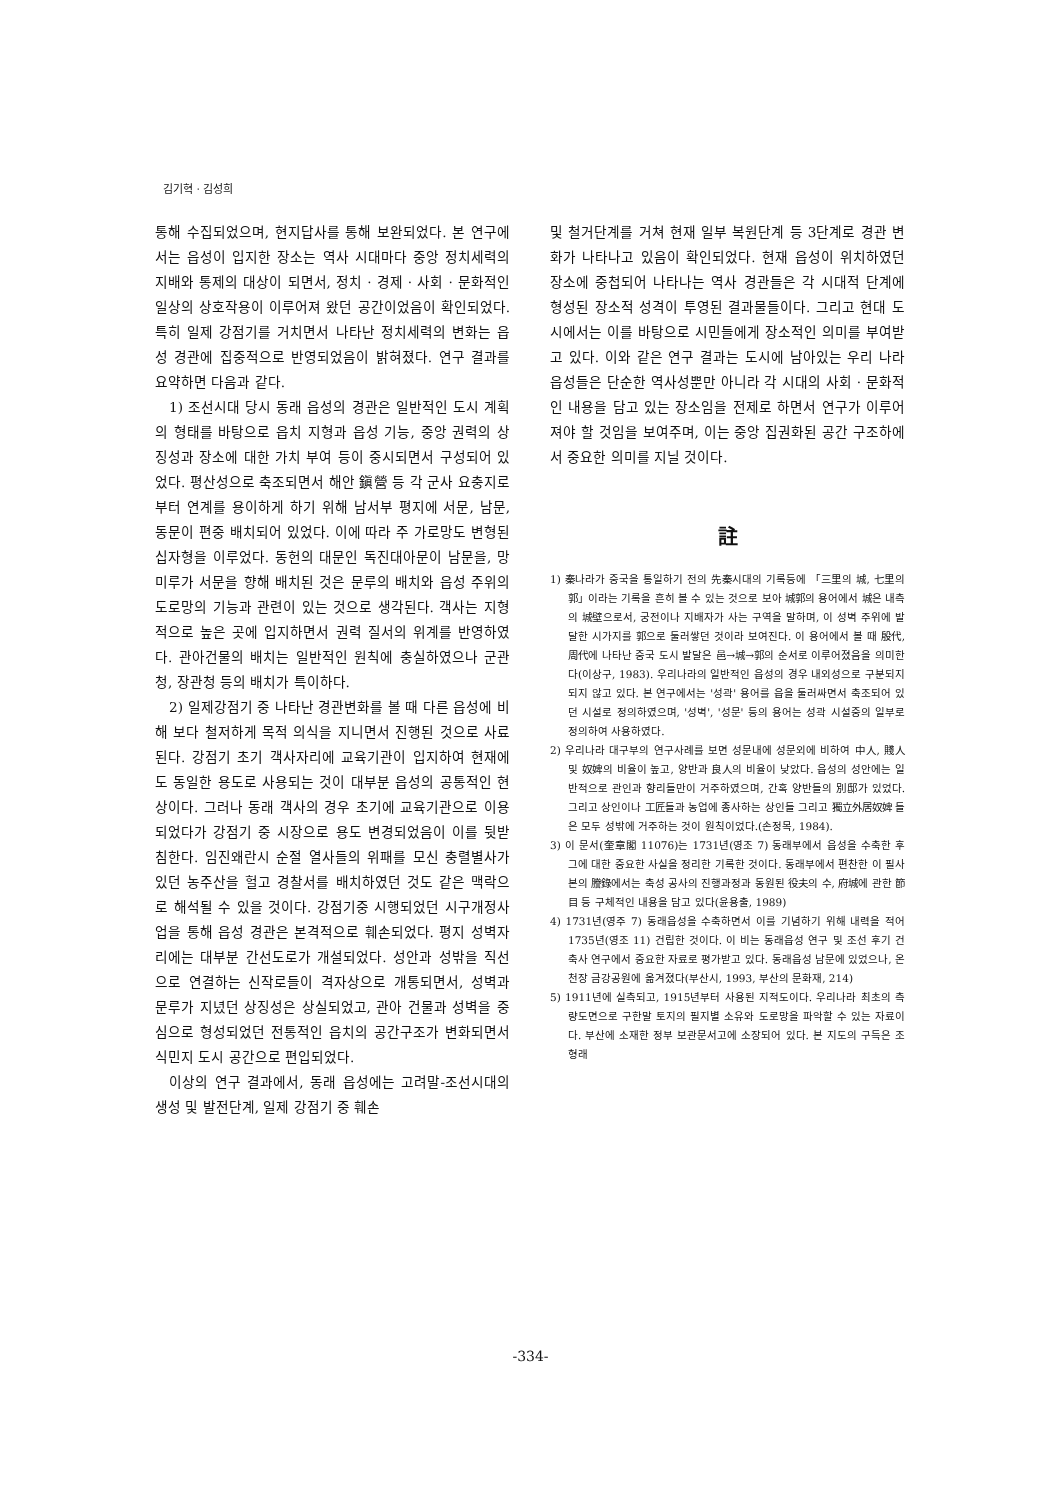김기혁 · 김성희
통해 수집되었으며, 현지답사를 통해 보완되었다. 본 연구에서는 읍성이 입지한 장소는 역사 시대마다 중앙 정치세력의 지배와 통제의 대상이 되면서, 정치 · 경제 · 사회 · 문화적인 일상의 상호작용이 이루어져 왔던 공간이었음이 확인되었다. 특히 일제 강점기를 거치면서 나타난 정치세력의 변화는 읍성 경관에 집중적으로 반영되었음이 밝혀졌다. 연구 결과를 요약하면 다음과 같다.
1) 조선시대 당시 동래 읍성의 경관은 일반적인 도시 계획의 형태를 바탕으로 읍치 지형과 읍성 기능, 중앙 권력의 상징성과 장소에 대한 가치 부여 등이 중시되면서 구성되어 있었다. 평산성으로 축조되면서 해안 鎭營 등 각 군사 요충지로부터 연계를 용이하게 하기 위해 남서부 평지에 서문, 남문, 동문이 편중 배치되어 있었다. 이에 따라 주 가로망도 변형된 십자형을 이루었다. 동헌의 대문인 독진대아문이 남문을, 망미루가 서문을 향해 배치된 것은 문루의 배치와 읍성 주위의 도로망의 기능과 관련이 있는 것으로 생각된다. 객사는 지형적으로 높은 곳에 입지하면서 권력 질서의 위계를 반영하였다. 관아건물의 배치는 일반적인 원칙에 충실하였으나 군관청, 장관청 등의 배치가 특이하다.
2) 일제강점기 중 나타난 경관변화를 볼 때 다른 읍성에 비해 보다 철저하게 목적 의식을 지니면서 진행된 것으로 사료된다. 강점기 초기 객사자리에 교육기관이 입지하여 현재에도 동일한 용도로 사용되는 것이 대부분 읍성의 공통적인 현상이다. 그러나 동래 객사의 경우 초기에 교육기관으로 이용되었다가 강점기 중 시장으로 용도 변경되었음이 이를 뒷받침한다. 임진왜란시 순절 열사들의 위패를 모신 충렬별사가 있던 농주산을 헐고 경찰서를 배치하였던 것도 같은 맥락으로 해석될 수 있을 것이다. 강점기중 시행되었던 시구개정사업을 통해 읍성 경관은 본격적으로 훼손되었다. 평지 성벽자리에는 대부분 간선도로가 개설되었다. 성안과 성밖을 직선으로 연결하는 신작로들이 격자상으로 개통되면서, 성벽과 문루가 지녔던 상징성은 상실되었고, 관아 건물과 성벽을 중심으로 형성되었던 전통적인 읍치의 공간구조가 변화되면서 식민지 도시 공간으로 편입되었다.
이상의 연구 결과에서, 동래 읍성에는 고려말-조선시대의 생성 및 발전단계, 일제 강점기 중 훼손
및 철거단계를 거쳐 현재 일부 복원단계 등 3단계로 경관 변화가 나타나고 있음이 확인되었다. 현재 읍성이 위치하였던 장소에 중첩되어 나타나는 역사 경관들은 각 시대적 단계에 형성된 장소적 성격이 투영된 결과물들이다. 그리고 현대 도시에서는 이를 바탕으로 시민들에게 장소적인 의미를 부여받고 있다. 이와 같은 연구 결과는 도시에 남아있는 우리 나라 읍성들은 단순한 역사성뿐만 아니라 각 시대의 사회 · 문화적인 내용을 담고 있는 장소임을 전제로 하면서 연구가 이루어져야 할 것임을 보여주며, 이는 중앙 집권화된 공간 구조하에서 중요한 의미를 지닐 것이다.
註
1) 秦나라가 중국을 통일하기 전의 先秦시대의 기록등에 「三里의 城, 七里의 郭」이라는 기록을 흔히 볼 수 있는 것으로 보아 城郭의 용어에서 城은 내측의 城壁으로서, 궁전이나 지배자가 사는 구역을 말하며, 이 성벽 주위에 발달한 시가지를 郭으로 둘러쌓던 것이라 보여진다. 이 용어에서 볼 때 殷代, 周代에 나타난 중국 도시 발달은 邑→城→郭의 순서로 이루어졌음을 의미한다(이상구, 1983). 우리나라의 일반적인 읍성의 경우 내외성으로 구분되지 되지 않고 있다. 본 연구에서는 '성곽' 용어를 읍을 둘러싸면서 축조되어 있던 시설로 정의하였으며, '성벽', '성문' 등의 용어는 성곽 시설중의 일부로 정의하여 사용하였다.
2) 우리나라 대구부의 연구사례를 보면 성문내에 성문외에 비하여 中人, 賤人 및 奴婢의 비율이 높고, 양반과 良人의 비율이 낮았다. 읍성의 성안에는 일반적으로 관인과 향리들만이 거주하였으며, 간혹 양반들의 別邸가 있었다. 그리고 상인이나 工匠들과 농업에 종사하는 상인들 그리고 獨立外居奴婢 들은 모두 성밖에 거주하는 것이 원칙이었다.(손정목, 1984).
3) 이 문서(奎章閣 11076)는 1731년(영조 7) 동래부에서 읍성을 수축한 후 그에 대한 중요한 사실을 정리한 기록한 것이다. 동래부에서 편찬한 이 필사본의 謄錄에서는 축성 공사의 진행과정과 동원된 役夫의 수, 府城에 관한 節目 등 구체적인 내용을 담고 있다(윤용출, 1989)
4) 1731년(영주 7) 동래읍성을 수축하면서 이를 기념하기 위해 내력을 적어 1735년(영조 11) 건립한 것이다. 이 비는 동래읍성 연구 및 조선 후기 건축사 연구에서 중요한 자료로 평가받고 있다. 동래읍성 남문에 있었으나, 온천장 금강공원에 옮겨졌다(부산시, 1993, 부산의 문화재, 214)
5) 1911년에 실측되고, 1915년부터 사용된 지적도이다. 우리나라 최초의 측량도면으로 구한말 토지의 필지별 소유와 도로망을 파악할 수 있는 자료이다. 부산에 소재한 정부 보관문서고에 소장되어 있다. 본 지도의 구득은 조형래
-334-